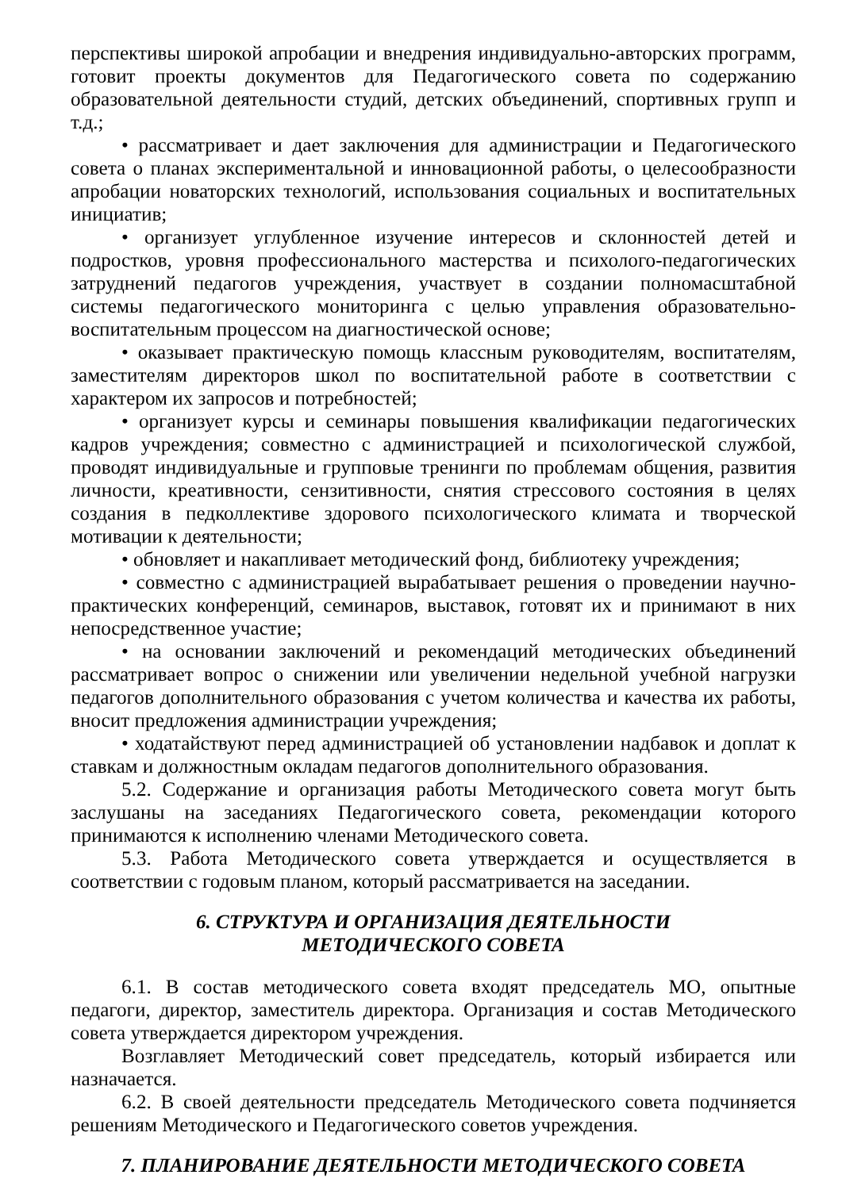перспективы широкой апробации и внедрения индивидуально-авторских программ, готовит проекты документов для Педагогического совета по содержанию образовательной деятельности студий, детских объединений, спортивных групп и т.д.;
• рассматривает и дает заключения для администрации и Педагогического совета о планах экспериментальной и инновационной работы, о целесообразности апробации новаторских технологий, использования социальных и воспитательных инициатив;
• организует углубленное изучение интересов и склонностей детей и подростков, уровня профессионального мастерства и психолого-педагогических затруднений педагогов учреждения, участвует в создании полномасштабной системы педагогического мониторинга с целью управления образовательно-воспитательным процессом на диагностической основе;
• оказывает практическую помощь классным руководителям, воспитателям, заместителям директоров школ по воспитательной работе в соответствии с характером их запросов и потребностей;
• организует курсы и семинары повышения квалификации педагогических кадров учреждения; совместно с администрацией и психологической службой, проводят индивидуальные и групповые тренинги по проблемам общения, развития личности, креативности, сензитивности, снятия стрессового состояния в целях создания в педколлективе здорового психологического климата и творческой мотивации к деятельности;
• обновляет и накапливает методический фонд, библиотеку учреждения;
• совместно с администрацией вырабатывает решения о проведении научно-практических конференций, семинаров, выставок, готовят их и принимают в них непосредственное участие;
• на основании заключений и рекомендаций методических объединений рассматривает вопрос о снижении или увеличении недельной учебной нагрузки педагогов дополнительного образования с учетом количества и качества их работы, вносит предложения администрации учреждения;
• ходатайствуют перед администрацией об установлении надбавок и доплат к ставкам и должностным окладам педагогов дополнительного образования.
5.2. Содержание и организация работы Методического совета могут быть заслушаны на заседаниях Педагогического совета, рекомендации которого принимаются к исполнению членами Методического совета.
5.3. Работа Методического совета утверждается и осуществляется в соответствии с годовым планом, который рассматривается на заседании.
6. СТРУКТУРА И ОРГАНИЗАЦИЯ ДЕЯТЕЛЬНОСТИ
МЕТОДИЧЕСКОГО СОВЕТА
6.1. В состав методического совета входят председатель МО, опытные педагоги, директор, заместитель директора. Организация и состав Методического совета утверждается директором учреждения.
Возглавляет Методический совет председатель, который избирается или назначается.
6.2. В своей деятельности председатель Методического совета подчиняется решениям Методического и Педагогического советов учреждения.
7. ПЛАНИРОВАНИЕ ДЕЯТЕЛЬНОСТИ МЕТОДИЧЕСКОГО СОВЕТА